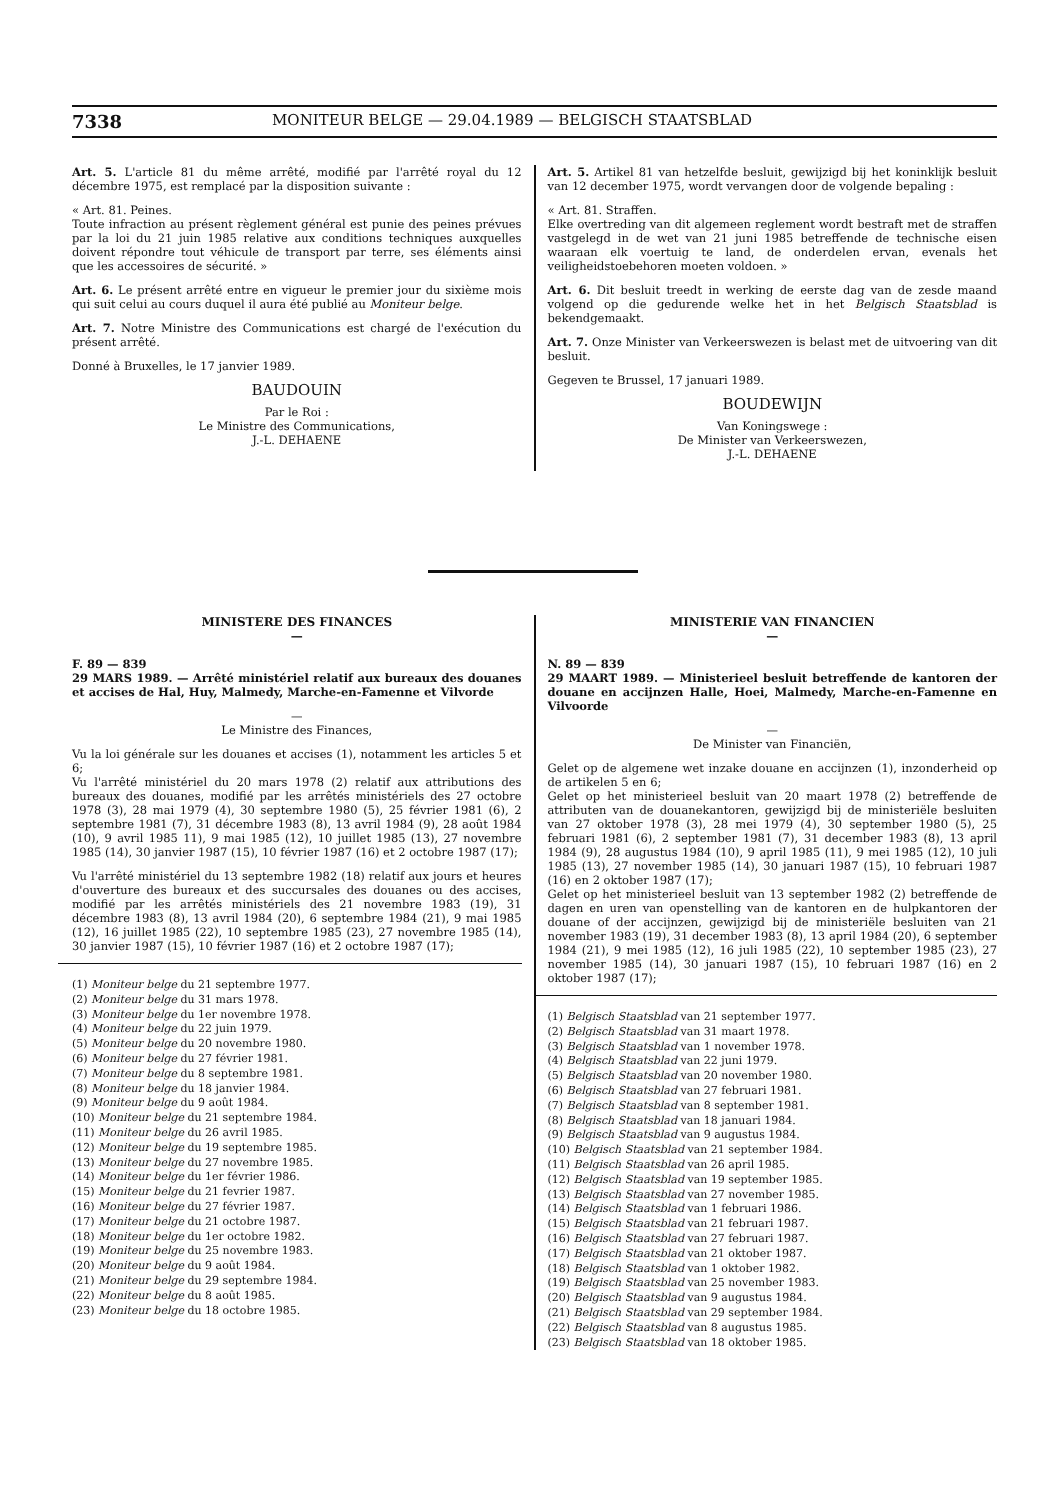7338 MONITEUR BELGE — 29.04.1989 — BELGISCH STAATSBLAD
Art. 5. L'article 81 du même arrêté, modifié par l'arrêté royal du 12 décembre 1975, est remplacé par la disposition suivante :
« Art. 81. Peines.
Toute infraction au présent règlement général est punie des peines prévues par la loi du 21 juin 1985 relative aux conditions techniques auxquelles doivent répondre tout véhicule de transport par terre, ses éléments ainsi que les accessoires de sécurité. »
Art. 6. Le présent arrêté entre en vigueur le premier jour du sixième mois qui suit celui au cours duquel il aura été publié au Moniteur belge.
Art. 7. Notre Ministre des Communications est chargé de l'exécution du présent arrêté.
Donné à Bruxelles, le 17 janvier 1989.
BAUDOUIN
Par le Roi :
Le Ministre des Communications,
J.-L. DEHAENE
Art. 5. Artikel 81 van hetzelfde besluit, gewijzigd bij het koninklijk besluit van 12 december 1975, wordt vervangen door de volgende bepaling :
« Art. 81. Straffen.
Elke overtreding van dit algemeen reglement wordt bestraft met de straffen vastgelegd in de wet van 21 juni 1985 betreffende de technische eisen waaraan elk voertuig te land, de onderdelen ervan, evenals het veiligheidstoebehoren moeten voldoen. »
Art. 6. Dit besluit treedt in werking de eerste dag van de zesde maand volgend op die gedurende welke het in het Belgisch Staatsblad is bekendgemaakt.
Art. 7. Onze Minister van Verkeerswezen is belast met de uitvoering van dit besluit.
Gegeven te Brussel, 17 januari 1989.
BOUDEWIJN
Van Koningswege :
De Minister van Verkeerswezen,
J.-L. DEHAENE
MINISTERE DES FINANCES
—
F. 89 — 839
29 MARS 1989. — Arrêté ministériel relatif aux bureaux des douanes et accises de Hal, Huy, Malmedy, Marche-en-Famenne et Vilvorde
—
Le Ministre des Finances,
Vu la loi générale sur les douanes et accises (1), notamment les articles 5 et 6;
Vu l'arrêté ministériel du 20 mars 1978 (2) relatif aux attributions des bureaux des douanes, modifié par les arrêtés ministériels des 27 octobre 1978 (3), 28 mai 1979 (4), 30 septembre 1980 (5), 25 février 1981 (6), 2 septembre 1981 (7), 31 décembre 1983 (8), 13 avril 1984 (9), 28 août 1984 (10), 9 avril 1985 11), 9 mai 1985 (12), 10 juillet 1985 (13), 27 novembre 1985 (14), 30 janvier 1987 (15), 10 février 1987 (16) et 2 octobre 1987 (17);
Vu l'arrêté ministériel du 13 septembre 1982 (18) relatif aux jours et heures d'ouverture des bureaux et des succursales des douanes ou des accises, modifié par les arrêtés ministériels des 21 novembre 1983 (19), 31 décembre 1983 (8), 13 avril 1984 (20), 6 septembre 1984 (21), 9 mai 1985 (12), 16 juillet 1985 (22), 10 septembre 1985 (23), 27 novembre 1985 (14), 30 janvier 1987 (15), 10 février 1987 (16) et 2 octobre 1987 (17);
(1) Moniteur belge du 21 septembre 1977.
(2) Moniteur belge du 31 mars 1978.
(3) Moniteur belge du 1er novembre 1978.
(4) Moniteur belge du 22 juin 1979.
(5) Moniteur belge du 20 novembre 1980.
(6) Moniteur belge du 27 février 1981.
(7) Moniteur belge du 8 septembre 1981.
(8) Moniteur belge du 18 janvier 1984.
(9) Moniteur belge du 9 août 1984.
(10) Moniteur belge du 21 septembre 1984.
(11) Moniteur belge du 26 avril 1985.
(12) Moniteur belge du 19 septembre 1985.
(13) Moniteur belge du 27 novembre 1985.
(14) Moniteur belge du 1er février 1986.
(15) Moniteur belge du 21 fevrier 1987.
(16) Moniteur belge du 27 février 1987.
(17) Moniteur belge du 21 octobre 1987.
(18) Moniteur belge du 1er octobre 1982.
(19) Moniteur belge du 25 novembre 1983.
(20) Moniteur belge du 9 août 1984.
(21) Moniteur belge du 29 septembre 1984.
(22) Moniteur belge du 8 août 1985.
(23) Moniteur belge du 18 octobre 1985.
MINISTERIE VAN FINANCIEN
—
N. 89 — 839
29 MAART 1989. — Ministerieel besluit betreffende de kantoren der douane en accijnzen Halle, Hoei, Malmedy, Marche-en-Famenne en Vilvoorde
—
De Minister van Financiën,
Gelet op de algemene wet inzake douane en accijnzen (1), inzonderheid op de artikelen 5 en 6;
Gelet op het ministerieel besluit van 20 maart 1978 (2) betreffende de attributen van de douanekantoren, gewijzigd bij de ministeriële besluiten van 27 oktober 1978 (3), 28 mei 1979 (4), 30 september 1980 (5), 25 februari 1981 (6), 2 september 1981 (7), 31 december 1983 (8), 13 april 1984 (9), 28 augustus 1984 (10), 9 april 1985 (11), 9 mei 1985 (12), 10 juli 1985 (13), 27 november 1985 (14), 30 januari 1987 (15), 10 februari 1987 (16) en 2 oktober 1987 (17);
Gelet op het ministerieel besluit van 13 september 1982 (2) betreffende de dagen en uren van openstelling van de kantoren en de hulpkantoren der douane of der accijnzen, gewijzigd bij de ministeriële besluiten van 21 november 1983 (19), 31 december 1983 (8), 13 april 1984 (20), 6 september 1984 (21), 9 mei 1985 (12), 16 juli 1985 (22), 10 september 1985 (23), 27 november 1985 (14), 30 januari 1987 (15), 10 februari 1987 (16) en 2 oktober 1987 (17);
(1) Belgisch Staatsblad van 21 september 1977.
(2) Belgisch Staatsblad van 31 maart 1978.
(3) Belgisch Staatsblad van 1 november 1978.
(4) Belgisch Staatsblad van 22 juni 1979.
(5) Belgisch Staatsblad van 20 november 1980.
(6) Belgisch Staatsblad van 27 februari 1981.
(7) Belgisch Staatsblad van 8 september 1981.
(8) Belgisch Staatsblad van 18 januari 1984.
(9) Belgisch Staatsblad van 9 augustus 1984.
(10) Belgisch Staatsblad van 21 september 1984.
(11) Belgisch Staatsblad van 26 april 1985.
(12) Belgisch Staatsblad van 19 september 1985.
(13) Belgisch Staatsblad van 27 november 1985.
(14) Belgisch Staatsblad van 1 februari 1986.
(15) Belgisch Staatsblad van 21 februari 1987.
(16) Belgisch Staatsblad van 27 februari 1987.
(17) Belgisch Staatsblad van 21 oktober 1987.
(18) Belgisch Staatsblad van 1 oktober 1982.
(19) Belgisch Staatsblad van 25 november 1983.
(20) Belgisch Staatsblad van 9 augustus 1984.
(21) Belgisch Staatsblad van 29 september 1984.
(22) Belgisch Staatsblad van 8 augustus 1985.
(23) Belgisch Staatsblad van 18 oktober 1985.